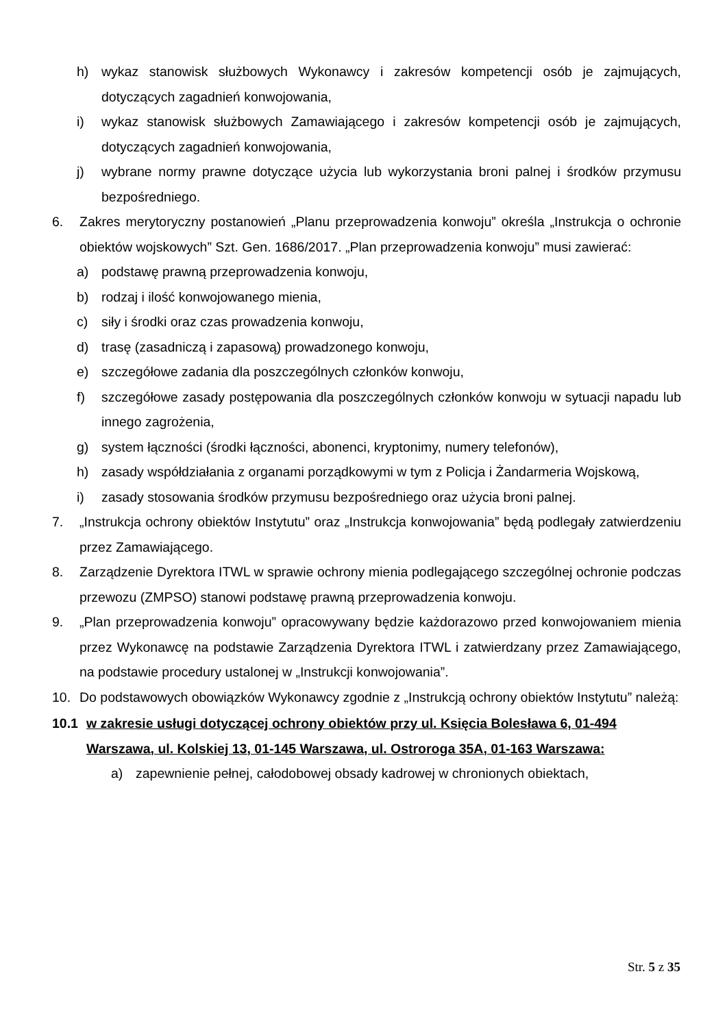h) wykaz stanowisk służbowych Wykonawcy i zakresów kompetencji osób je zajmujących, dotyczących zagadnień konwojowania,
i) wykaz stanowisk służbowych Zamawiającego i zakresów kompetencji osób je zajmujących, dotyczących zagadnień konwojowania,
j) wybrane normy prawne dotyczące użycia lub wykorzystania broni palnej i środków przymusu bezpośredniego.
6. Zakres merytoryczny postanowień „Planu przeprowadzenia konwoju” określa „Instrukcja o ochronie obiektów wojskowych” Szt. Gen. 1686/2017. „Plan przeprowadzenia konwoju” musi zawierać:
a) podstawę prawną przeprowadzenia konwoju,
b) rodzaj i ilość konwojowanego mienia,
c) siły i środki oraz czas prowadzenia konwoju,
d) trasę (zasadniczą i zapasową) prowadzonego konwoju,
e) szczegółowe zadania dla poszczególnych członków konwoju,
f) szczegółowe zasady postępowania dla poszczególnych członków konwoju w sytuacji napadu lub innego zagrożenia,
g) system łączności (środki łączności, abonenci, kryptonimy, numery telefonów),
h) zasady współdziałania z organami porządkowymi w tym z Policja i Żandarmeria Wojskową,
i) zasady stosowania środków przymusu bezpośredniego oraz użycia broni palnej.
7. „Instrukcja ochrony obiektów Instytutu” oraz „Instrukcja konwojowania” będą podlegały zatwierdzeniu przez Zamawiającego.
8. Zarządzenie Dyrektora ITWL w sprawie ochrony mienia podlegającego szczególnej ochronie podczas przewozu (ZMPSO) stanowi podstawę prawną przeprowadzenia konwoju.
9. „Plan przeprowadzenia konwoju” opracowywany będzie każdorazowo przed konwojowaniem mienia przez Wykonawcę na podstawie Zarządzenia Dyrektora ITWL i zatwierdzany przez Zamawiającego, na podstawie procedury ustalonej w „Instrukcji konwojowania”.
10. Do podstawowych obowiązków Wykonawcy zgodnie z „Instrukcją ochrony obiektów Instytutu” należą:
10.1 w zakresie usługi dotyczącej ochrony obiektów przy ul. Księcia Bolesława 6, 01-494 Warszawa, ul. Kolskiej 13, 01-145 Warszawa, ul. Ostroroga 35A, 01-163 Warszawa:
a) zapewnienie pełnej, całodobowej obsady kadrowej w chronionych obiektach,
Str. 5 z 35